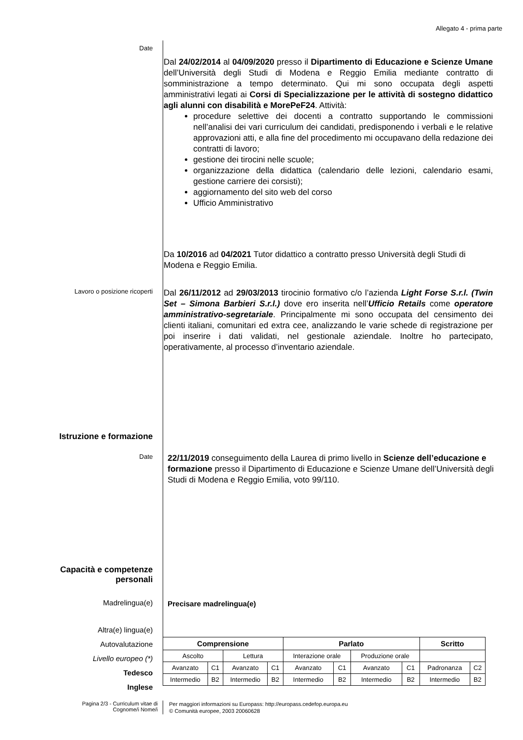Allegato 4 - prima parte
Date
Dal 24/02/2014 al 04/09/2020 presso il Dipartimento di Educazione e Scienze Umane dell’Università degli Studi di Modena e Reggio Emilia mediante contratto di somministrazione a tempo determinato. Qui mi sono occupata degli aspetti amministrativi legati ai Corsi di Specializzazione per le attività di sostegno didattico agli alunni con disabilità e MorePeF24. Attività:
procedure selettive dei docenti a contratto supportando le commissioni nell’analisi dei vari curriculum dei candidati, predisponendo i verbali e le relative approvazioni atti, e alla fine del procedimento mi occupavano della redazione dei contratti di lavoro;
gestione dei tirocini nelle scuole;
organizzazione della didattica (calendario delle lezioni, calendario esami, gestione carriere dei corsisti);
aggiornamento del sito web del corso
Ufficio Amministrativo
Da 10/2016 ad 04/2021 Tutor didattico a contratto presso Università degli Studi di Modena e Reggio Emilia.
Lavoro o posizione ricoperti
Dal 26/11/2012 ad 29/03/2013 tirocinio formativo c/o l’azienda Light Forse S.r.l. (Twin Set – Simona Barbieri S.r.l.) dove ero inserita nell’Ufficio Retails come operatore amministrativo-segretariale. Principalmente mi sono occupata del censimento dei clienti italiani, comunitari ed extra cee, analizzando le varie schede di registrazione per poi inserire i dati validati, nel gestionale aziendale. Inoltre ho partecipato, operativamente, al processo d’inventario aziendale.
Istruzione e formazione
Date
22/11/2019 conseguimento della Laurea di primo livello in Scienze dell’educazione e formazione presso il Dipartimento di Educazione e Scienze Umane dell’Università degli Studi di Modena e Reggio Emilia, voto 99/110.
Capacità e competenze
personali
Madrelingua(e)
Precisare madrelingua(e)
Altra(e) lingua(e)
Autovalutazione
Livello europeo (*)
Tedesco
Inglese
| Comprensione | | | | Parlato | | | | Scritto | |
| --- | --- | --- | --- | --- | --- | --- | --- | --- | --- |
| Ascolto | | Lettura | | Interazione orale | | Produzione orale | | | |
| Avanzato | C1 | Avanzato | C1 | Avanzato | C1 | Avanzato | C1 | Padronanza | C2 |
| Intermedio | B2 | Intermedio | B2 | Intermedio | B2 | Intermedio | B2 | Intermedio | B2 |
Pagina 2/3 - Curriculum vitae di
Cognome/i Nome/i
Per maggiori informazioni su Europass: http://europass.cedefop.europa.eu
© Comunità europee, 2003 20060628